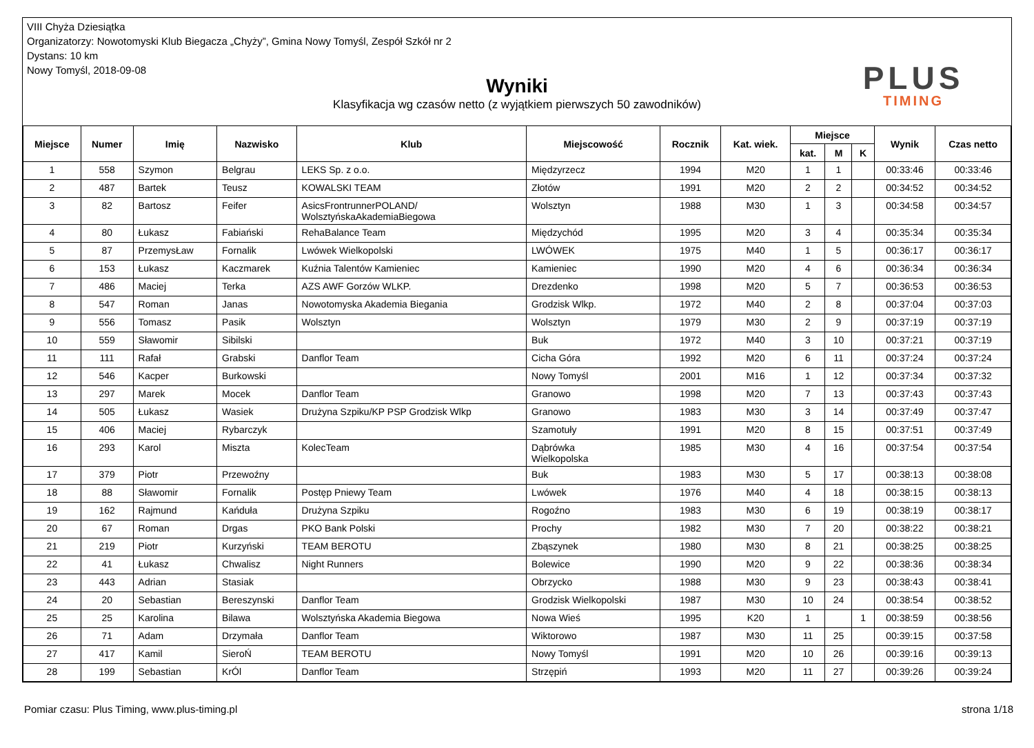VIII Chyża Dziesiątka
Organizatorzy: Nowotomyski Klub Biegacza „Chyży”, Gmina Nowy Tomyśl, Zespół Szkół nr 2
Dystans: 10 km
Nowy Tomyśl, 2018-09-08
PLUS
TIMING
Wyniki
Klasyfikacja wg czasów netto (z wyjątkiem pierwszych 50 zawodników)
| Miejsce | Numer | Imię | Nazwisko | Klub | Miejscowość | Rocznik | Kat. wiek. | Miejsce | | | Wynik | Czas netto |
| --- | --- | --- | --- | --- | --- | --- | --- | --- | --- | --- | --- | --- |
| | | | | | | | | kat. | M | K | | |
| 1 | 558 | Szymon | Belgrau | LEKS Sp. z o.o. | Międzyrzecz | 1994 | M20 | 1 | 1 | | 00:33:46 | 00:33:46 |
| 2 | 487 | Bartek | Teusz | KOWALSKI TEAM | Złotów | 1991 | M20 | 2 | 2 | | 00:34:52 | 00:34:52 |
| 3 | 82 | Bartosz | Feifer | AsicsFrontrunnerPOLAND/ WolsztyńskaAkademiaBiegowa | Wolsztyn | 1988 | M30 | 1 | 3 | | 00:34:58 | 00:34:57 |
| 4 | 80 | Łukasz | Fabiański | RehaBalance Team | Międzychód | 1995 | M20 | 3 | 4 | | 00:35:34 | 00:35:34 |
| 5 | 87 | PrzemysŁaw | Fornalik | Lwówek Wielkopolski | LWÓWEK | 1975 | M40 | 1 | 5 | | 00:36:17 | 00:36:17 |
| 6 | 153 | Łukasz | Kaczmarek | Kuźnia Talentów Kamieniec | Kamieniec | 1990 | M20 | 4 | 6 | | 00:36:34 | 00:36:34 |
| 7 | 486 | Maciej | Terka | AZS AWF Gorzów WLKP. | Drezdenko | 1998 | M20 | 5 | 7 | | 00:36:53 | 00:36:53 |
| 8 | 547 | Roman | Janas | Nowotomyska Akademia Biegania | Grodzisk Wlkp. | 1972 | M40 | 2 | 8 | | 00:37:04 | 00:37:03 |
| 9 | 556 | Tomasz | Pasik | Wolsztyn | Wolsztyn | 1979 | M30 | 2 | 9 | | 00:37:19 | 00:37:19 |
| 10 | 559 | Sławomir | Sibilski | | Buk | 1972 | M40 | 3 | 10 | | 00:37:21 | 00:37:19 |
| 11 | 111 | Rafał | Grabski | Danflor Team | Cicha Góra | 1992 | M20 | 6 | 11 | | 00:37:24 | 00:37:24 |
| 12 | 546 | Kacper | Burkowski | | Nowy Tomyśl | 2001 | M16 | 1 | 12 | | 00:37:34 | 00:37:32 |
| 13 | 297 | Marek | Mocek | Danflor Team | Granowo | 1998 | M20 | 7 | 13 | | 00:37:43 | 00:37:43 |
| 14 | 505 | Łukasz | Wasiek | Drużyna Szpiku/KP PSP Grodzisk Wlkp | Granowo | 1983 | M30 | 3 | 14 | | 00:37:49 | 00:37:47 |
| 15 | 406 | Maciej | Rybarczyk | | Szamotuły | 1991 | M20 | 8 | 15 | | 00:37:51 | 00:37:49 |
| 16 | 293 | Karol | Miszta | KolecTeam | Dąbrówka Wielkopolska | 1985 | M30 | 4 | 16 | | 00:37:54 | 00:37:54 |
| 17 | 379 | Piotr | Przewoźny | | Buk | 1983 | M30 | 5 | 17 | | 00:38:13 | 00:38:08 |
| 18 | 88 | Sławomir | Fornalik | Postęp Pniewy Team | Lwówek | 1976 | M40 | 4 | 18 | | 00:38:15 | 00:38:13 |
| 19 | 162 | Rajmund | Kańduła | Drużyna Szpiku | Rogoźno | 1983 | M30 | 6 | 19 | | 00:38:19 | 00:38:17 |
| 20 | 67 | Roman | Drgas | PKO Bank Polski | Prochy | 1982 | M30 | 7 | 20 | | 00:38:22 | 00:38:21 |
| 21 | 219 | Piotr | Kurzyński | TEAM BEROTU | Zbąszynek | 1980 | M30 | 8 | 21 | | 00:38:25 | 00:38:25 |
| 22 | 41 | Łukasz | Chwalisz | Night Runners | Bolewice | 1990 | M20 | 9 | 22 | | 00:38:36 | 00:38:34 |
| 23 | 443 | Adrian | Stasiak | | Obrzycko | 1988 | M30 | 9 | 23 | | 00:38:43 | 00:38:41 |
| 24 | 20 | Sebastian | Bereszynski | Danflor Team | Grodzisk Wielkopolski | 1987 | M30 | 10 | 24 | | 00:38:54 | 00:38:52 |
| 25 | 25 | Karolina | Bilawa | Wolsztyńska Akademia Biegowa | Nowa Wieś | 1995 | K20 | 1 | | 1 | 00:38:59 | 00:38:56 |
| 26 | 71 | Adam | Drzymała | Danflor Team | Wiktorowo | 1987 | M30 | 11 | 25 | | 00:39:15 | 00:37:58 |
| 27 | 417 | Kamil | SieroŃ | TEAM BEROTU | Nowy Tomyśl | 1991 | M20 | 10 | 26 | | 00:39:16 | 00:39:13 |
| 28 | 199 | Sebastian | KrÓl | Danflor Team | Strzępiń | 1993 | M20 | 11 | 27 | | 00:39:26 | 00:39:24 |
Pomiar czasu: Plus Timing, www.plus-timing.pl strona 1/18